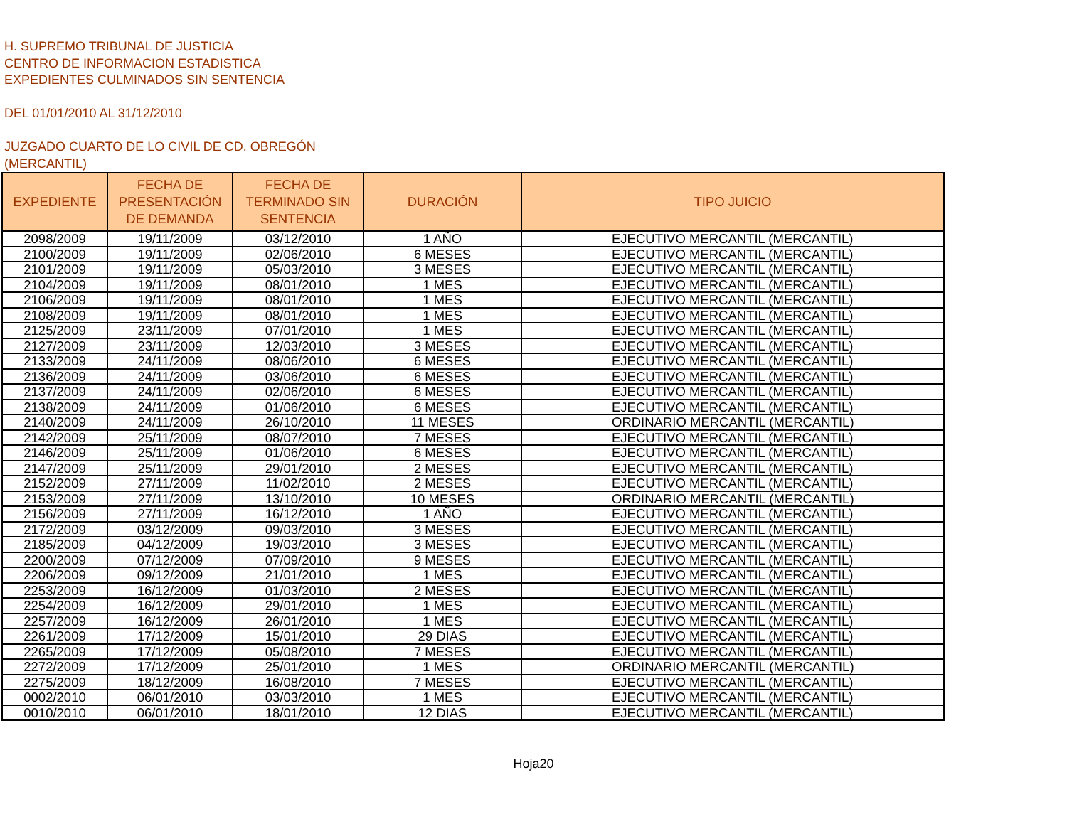H. SUPREMO TRIBUNAL DE JUSTICIA
CENTRO DE INFORMACION ESTADISTICA
EXPEDIENTES CULMINADOS SIN SENTENCIA
DEL 01/01/2010 AL 31/12/2010
JUZGADO CUARTO DE LO CIVIL DE CD. OBREGÓN
(MERCANTIL)
| EXPEDIENTE | FECHA DE PRESENTACIÓN DE DEMANDA | FECHA DE TERMINADO SIN SENTENCIA | DURACIÓN | TIPO JUICIO |
| --- | --- | --- | --- | --- |
| 2098/2009 | 19/11/2009 | 03/12/2010 | 1 AÑO | EJECUTIVO MERCANTIL (MERCANTIL) |
| 2100/2009 | 19/11/2009 | 02/06/2010 | 6 MESES | EJECUTIVO MERCANTIL (MERCANTIL) |
| 2101/2009 | 19/11/2009 | 05/03/2010 | 3 MESES | EJECUTIVO MERCANTIL (MERCANTIL) |
| 2104/2009 | 19/11/2009 | 08/01/2010 | 1 MES | EJECUTIVO MERCANTIL (MERCANTIL) |
| 2106/2009 | 19/11/2009 | 08/01/2010 | 1 MES | EJECUTIVO MERCANTIL (MERCANTIL) |
| 2108/2009 | 19/11/2009 | 08/01/2010 | 1 MES | EJECUTIVO MERCANTIL (MERCANTIL) |
| 2125/2009 | 23/11/2009 | 07/01/2010 | 1 MES | EJECUTIVO MERCANTIL (MERCANTIL) |
| 2127/2009 | 23/11/2009 | 12/03/2010 | 3 MESES | EJECUTIVO MERCANTIL (MERCANTIL) |
| 2133/2009 | 24/11/2009 | 08/06/2010 | 6 MESES | EJECUTIVO MERCANTIL (MERCANTIL) |
| 2136/2009 | 24/11/2009 | 03/06/2010 | 6 MESES | EJECUTIVO MERCANTIL (MERCANTIL) |
| 2137/2009 | 24/11/2009 | 02/06/2010 | 6 MESES | EJECUTIVO MERCANTIL (MERCANTIL) |
| 2138/2009 | 24/11/2009 | 01/06/2010 | 6 MESES | EJECUTIVO MERCANTIL (MERCANTIL) |
| 2140/2009 | 24/11/2009 | 26/10/2010 | 11 MESES | ORDINARIO MERCANTIL (MERCANTIL) |
| 2142/2009 | 25/11/2009 | 08/07/2010 | 7 MESES | EJECUTIVO MERCANTIL (MERCANTIL) |
| 2146/2009 | 25/11/2009 | 01/06/2010 | 6 MESES | EJECUTIVO MERCANTIL (MERCANTIL) |
| 2147/2009 | 25/11/2009 | 29/01/2010 | 2 MESES | EJECUTIVO MERCANTIL (MERCANTIL) |
| 2152/2009 | 27/11/2009 | 11/02/2010 | 2 MESES | EJECUTIVO MERCANTIL (MERCANTIL) |
| 2153/2009 | 27/11/2009 | 13/10/2010 | 10 MESES | ORDINARIO MERCANTIL (MERCANTIL) |
| 2156/2009 | 27/11/2009 | 16/12/2010 | 1 AÑO | EJECUTIVO MERCANTIL (MERCANTIL) |
| 2172/2009 | 03/12/2009 | 09/03/2010 | 3 MESES | EJECUTIVO MERCANTIL (MERCANTIL) |
| 2185/2009 | 04/12/2009 | 19/03/2010 | 3 MESES | EJECUTIVO MERCANTIL (MERCANTIL) |
| 2200/2009 | 07/12/2009 | 07/09/2010 | 9 MESES | EJECUTIVO MERCANTIL (MERCANTIL) |
| 2206/2009 | 09/12/2009 | 21/01/2010 | 1 MES | EJECUTIVO MERCANTIL (MERCANTIL) |
| 2253/2009 | 16/12/2009 | 01/03/2010 | 2 MESES | EJECUTIVO MERCANTIL (MERCANTIL) |
| 2254/2009 | 16/12/2009 | 29/01/2010 | 1 MES | EJECUTIVO MERCANTIL (MERCANTIL) |
| 2257/2009 | 16/12/2009 | 26/01/2010 | 1 MES | EJECUTIVO MERCANTIL (MERCANTIL) |
| 2261/2009 | 17/12/2009 | 15/01/2010 | 29 DIAS | EJECUTIVO MERCANTIL (MERCANTIL) |
| 2265/2009 | 17/12/2009 | 05/08/2010 | 7 MESES | EJECUTIVO MERCANTIL (MERCANTIL) |
| 2272/2009 | 17/12/2009 | 25/01/2010 | 1 MES | ORDINARIO MERCANTIL (MERCANTIL) |
| 2275/2009 | 18/12/2009 | 16/08/2010 | 7 MESES | EJECUTIVO MERCANTIL (MERCANTIL) |
| 0002/2010 | 06/01/2010 | 03/03/2010 | 1 MES | EJECUTIVO MERCANTIL (MERCANTIL) |
| 0010/2010 | 06/01/2010 | 18/01/2010 | 12 DIAS | EJECUTIVO MERCANTIL (MERCANTIL) |
Hoja20